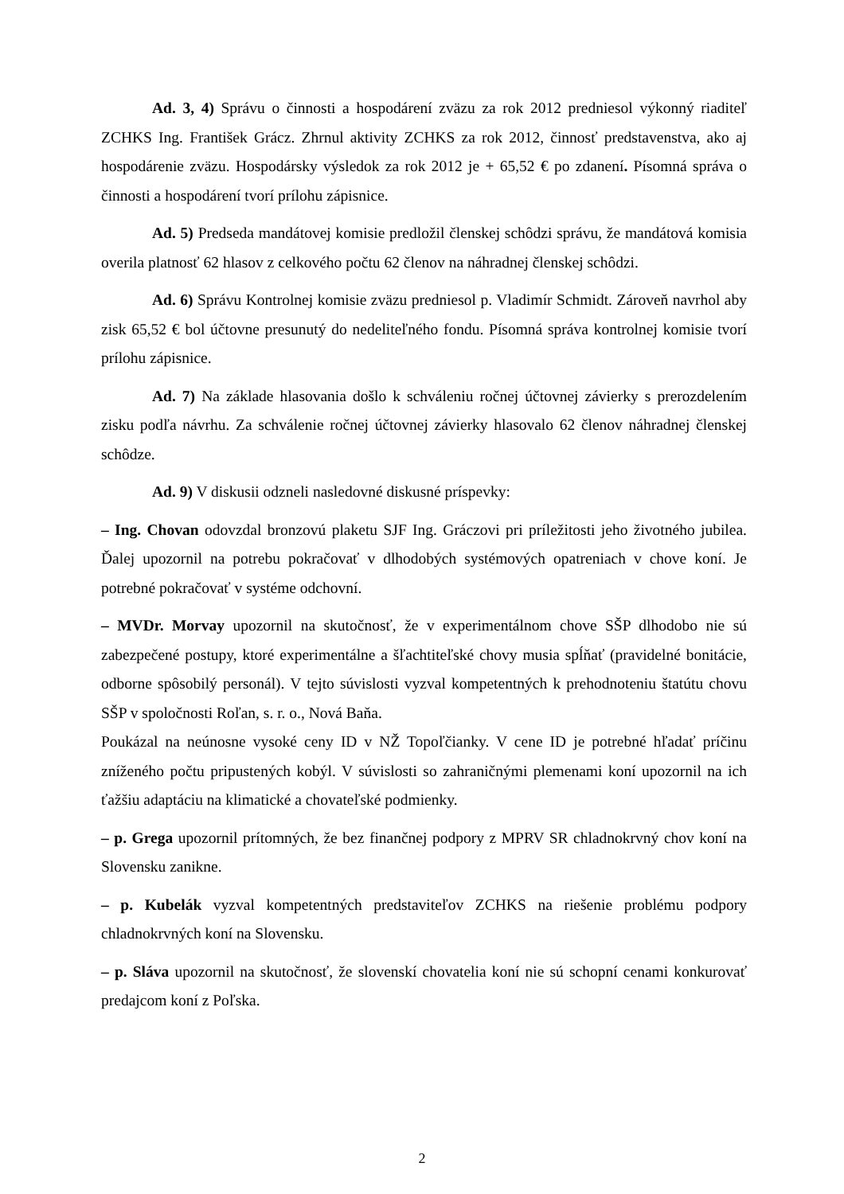Ad. 3, 4) Správu o činnosti a hospodárení zväzu za rok 2012 predniesol výkonný riaditeľ ZCHKS Ing. František Grácz. Zhrnul aktivity ZCHKS za rok 2012, činnosť predstavenstva, ako aj hospodárenie zväzu. Hospodársky výsledok za rok 2012 je + 65,52 € po zdanení. Písomná správa o činnosti a hospodárení tvorí prílohu zápisnice.
Ad. 5) Predseda mandátovej komisie predložil členskej schôdzi správu, že mandátová komisia overila platnosť 62 hlasov z celkového počtu 62 členov na náhradnej členskej schôdzi.
Ad. 6) Správu Kontrolnej komisie zväzu predniesol p. Vladimír Schmidt. Zároveň navrhol aby zisk 65,52 € bol účtovne presunutý do nedeliteľného fondu. Písomná správa kontrolnej komisie tvorí prílohu zápisnice.
Ad. 7) Na základe hlasovania došlo k schváleniu ročnej účtovnej závierky s prerozdelením zisku podľa návrhu. Za schválenie ročnej účtovnej závierky hlasovalo 62 členov náhradnej členskej schôdze.
Ad. 9) V diskusii odzneli nasledovné diskusné príspevky:
– Ing. Chovan odovzdal bronzovú plaketu SJF Ing. Gráczovi pri príležitosti jeho životného jubilea. Ďalej upozornil na potrebu pokračovať v dlhodobých systémových opatreniach v chove koní. Je potrebné pokračovať v systéme odchovní.
– MVDr. Morvay upozornil na skutočnosť, že v experimentálnom chove SŠP dlhodobo nie sú zabezpečené postupy, ktoré experimentálne a šľachtiteľské chovy musia spĺňať (pravidelné bonitácie, odborne spôsobilý personál). V tejto súvislosti vyzval kompetentných k prehodnoteniu štatútu chovu SŠP v spoločnosti Roľan, s. r. o., Nová Baňa.
Poukázal na neúnosne vysoké ceny ID v NŽ Topoľčianky. V cene ID je potrebné hľadať príčinu zníženého počtu pripustených kobýl. V súvislosti so zahraničnými plemenami koní upozornil na ich ťažšiu adaptáciu na klimatické a chovateľské podmienky.
– p. Grega upozornil prítomných, že bez finančnej podpory z MPRV SR chladnokrvný chov koní na Slovensku zanikne.
– p. Kubelák vyzval kompetentných predstaviteľov ZCHKS na riešenie problému podpory chladnokrvných koní na Slovensku.
– p. Sláva upozornil na skutočnosť, že slovenskí chovatelia koní nie sú schopní cenami konkurovať predajcom koní z Poľska.
2